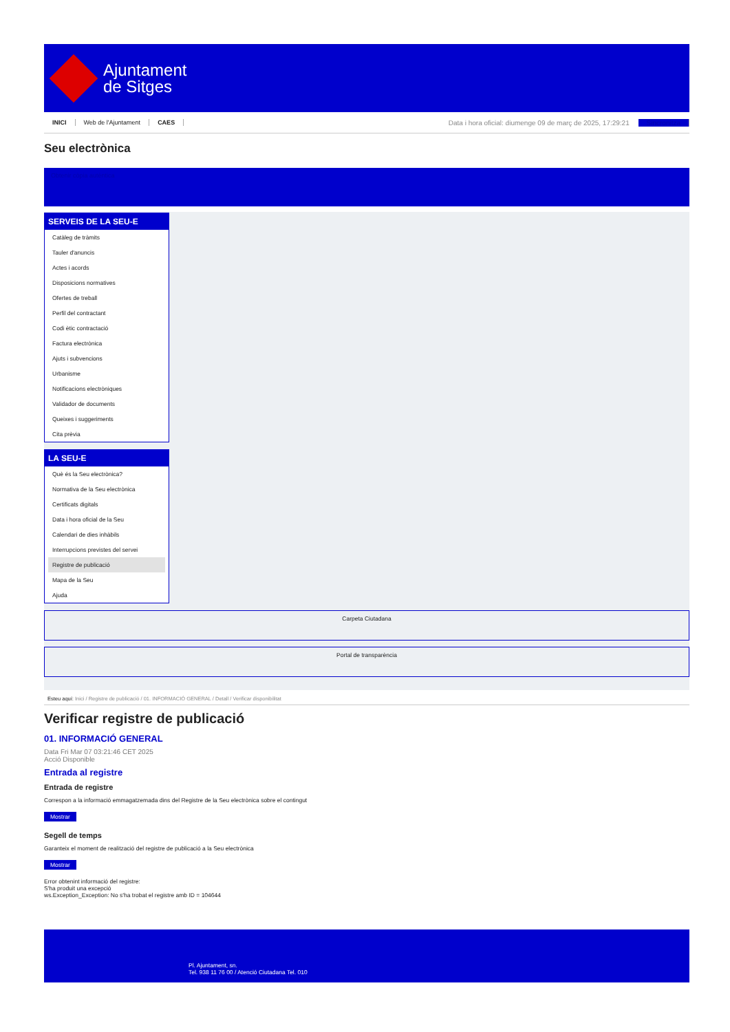Ajuntament
de Sitges
INICI Web de l'Ajuntament CAES
Data i hora oficial: diumenge 09 de març de 2025, 17:29:21 Sincronitza
Seu electrònica
Obtenir còpia autèntica
SERVEIS DE LA SEU-E
Catàleg de tràmits
Tauler d'anuncis
Actes i acords
Disposicions normatives
Ofertes de treball
Perfil del contractant
Codi ètic contractació
Factura electrònica
Ajuts i subvencions
Urbanisme
Notificacions electròniques
Validador de documents
Queixes i suggeriments
Cita prèvia
LA SEU-E
Què és la Seu electrònica?
Normativa de la Seu electrònica
Certificats digitals
Data i hora oficial de la Seu
Calendari de dies inhàbils
Interrupcions previstes del servei
Registre de publicació
Mapa de la Seu
Ajuda
Carpeta Ciutadana
Portal de transparència
Esteu aquí: Inici / Registre de publicació / 01. INFORMACIÓ GENERAL / Detall / Verificar disponibilitat
Verificar registre de publicació
01. INFORMACIÓ GENERAL
Data Fri Mar 07 03:21:46 CET 2025
Acció Disponible
Entrada al registre
Entrada de registre
Correspon a la informació emmagatzemada dins del Registre de la Seu electrònica sobre el contingut
Mostrar
Segell de temps
Garanteix el moment de realització del registre de publicació a la Seu electrònica
Mostrar
Error obtenint informació del registre:
S'ha produit una excepció
ws.Exception_Exception: No s'ha trobat el registre amb ID = 104644
Pl. Ajuntament, sn.
Tel. 938 11 76 00 / Atenció Ciutadana Tel. 010